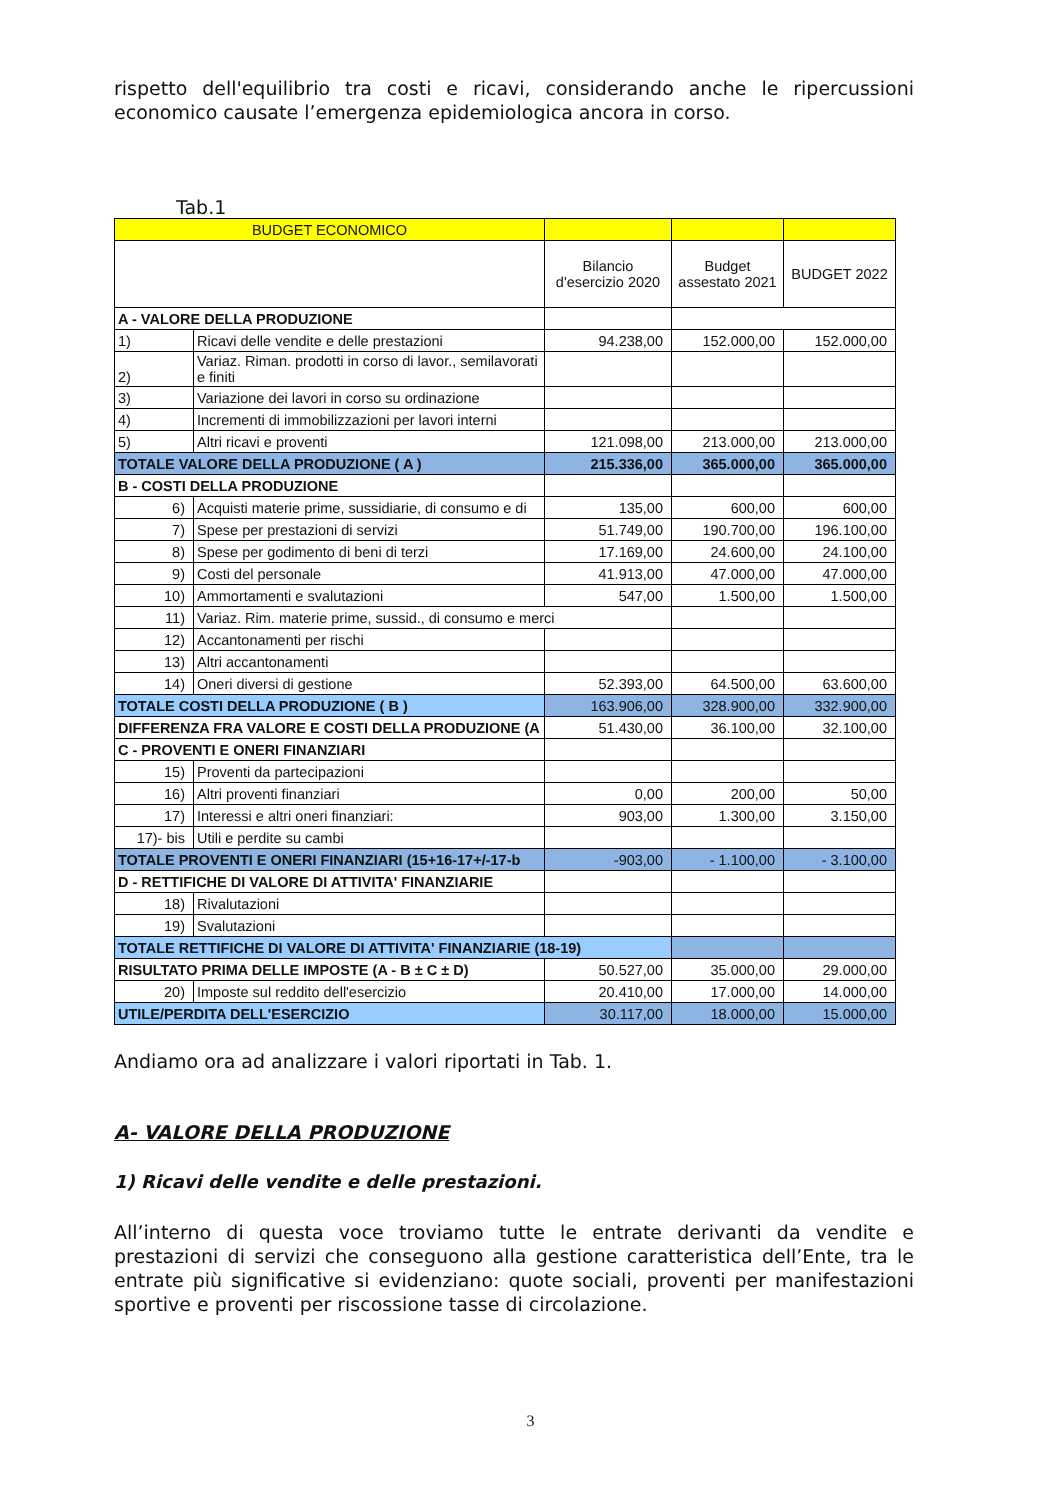rispetto dell'equilibrio tra costi e ricavi, considerando anche le ripercussioni economico causate l’emergenza epidemiologica ancora in corso.
Tab.1
| BUDGET ECONOMICO | | | | |
| | | Bilancio d'esercizio 2020 | Budget assestato 2021 | BUDGET 2022 |
| A - VALORE DELLA PRODUZIONE | | | | |
| 1) | Ricavi delle vendite e delle prestazioni | 94.238,00 | 152.000,00 | 152.000,00 |
| 2) | Variaz. Riman. prodotti in corso di lavor., semilavorati e finiti | | | |
| 3) | Variazione dei lavori in corso su ordinazione | | | |
| 4) | Incrementi di immobilizzazioni per lavori interni | | | |
| 5) | Altri ricavi e proventi | 121.098,00 | 213.000,00 | 213.000,00 |
| TOTALE VALORE DELLA PRODUZIONE ( A ) | | 215.336,00 | 365.000,00 | 365.000,00 |
| B - COSTI DELLA PRODUZIONE | | | | |
| 6) | Acquisti materie prime, sussidiarie, di consumo e di | 135,00 | 600,00 | 600,00 |
| 7) | Spese per prestazioni di servizi | 51.749,00 | 190.700,00 | 196.100,00 |
| 8) | Spese per godimento di beni di terzi | 17.169,00 | 24.600,00 | 24.100,00 |
| 9) | Costi del personale | 41.913,00 | 47.000,00 | 47.000,00 |
| 10) | Ammortamenti e svalutazioni | 547,00 | 1.500,00 | 1.500,00 |
| 11) | Variaz. Rim. materie prime, sussid., di consumo e merci | | | |
| 12) | Accantonamenti per rischi | | | |
| 13) | Altri accantonamenti | | | |
| 14) | Oneri diversi di gestione | 52.393,00 | 64.500,00 | 63.600,00 |
| TOTALE COSTI DELLA PRODUZIONE ( B ) | | 163.906,00 | 328.900,00 | 332.900,00 |
| DIFFERENZA FRA VALORE E COSTI DELLA PRODUZIONE (A | | 51.430,00 | 36.100,00 | 32.100,00 |
| C - PROVENTI E ONERI FINANZIARI | | | | |
| 15) | Proventi da partecipazioni | | | |
| 16) | Altri proventi finanziari | 0,00 | 200,00 | 50,00 |
| 17) | Interessi e altri oneri finanziari: | 903,00 | 1.300,00 | 3.150,00 |
| 17)- bis | Utili e perdite su cambi | | | |
| TOTALE PROVENTI E ONERI FINANZIARI (15+16-17+/-17-b | | -903,00 | - 1.100,00 | - 3.100,00 |
| D - RETTIFICHE DI VALORE DI ATTIVITA' FINANZIARIE | | | | |
| 18) | Rivalutazioni | | | |
| 19) | Svalutazioni | | | |
| TOTALE RETTIFICHE DI VALORE DI ATTIVITA' FINANZIARIE (18-19) | | | | |
| RISULTATO PRIMA DELLE IMPOSTE (A - B ± C ± D) | | 50.527,00 | 35.000,00 | 29.000,00 |
| 20) | Imposte sul reddito dell'esercizio | 20.410,00 | 17.000,00 | 14.000,00 |
| UTILE/PERDITA DELL'ESERCIZIO | | 30.117,00 | 18.000,00 | 15.000,00 |
Andiamo ora ad analizzare i valori riportati in Tab. 1.
A- VALORE DELLA PRODUZIONE
1) Ricavi delle vendite e delle prestazioni.
All’interno di questa voce troviamo tutte le entrate derivanti da vendite e prestazioni di servizi che conseguono alla gestione caratteristica dell’Ente, tra le entrate più significative si evidenziano: quote sociali, proventi per manifestazioni sportive e proventi per riscossione tasse di circolazione.
3